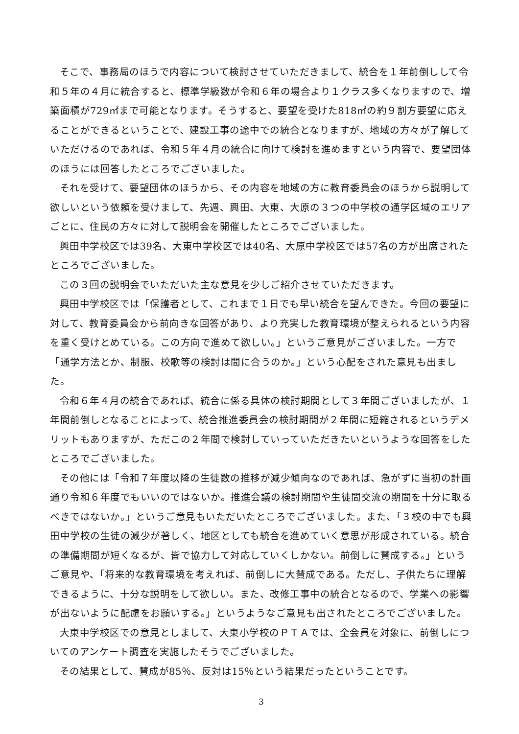そこで、事務局のほうで内容について検討させていただきまして、統合を１年前倒しして令和５年の４月に統合すると、標準学級数が令和６年の場合より１クラス多くなりますので、増築面積が729㎡まで可能となります。そうすると、要望を受けた818㎡の約９割方要望に応えることができるということで、建設工事の途中での統合となりますが、地域の方々が了解していただけるのであれば、令和５年４月の統合に向けて検討を進めますという内容で、要望団体のほうには回答したところでございました。
それを受けて、要望団体のほうから、その内容を地域の方に教育委員会のほうから説明して欲しいという依頼を受けまして、先週、興田、大東、大原の３つの中学校の通学区域のエリアごとに、住民の方々に対して説明会を開催したところでございました。
興田中学校区では39名、大東中学校区では40名、大原中学校区では57名の方が出席されたところでございました。
この３回の説明会でいただいた主な意見を少しご紹介させていただきます。
興田中学校区では「保護者として、これまで１日でも早い統合を望んできた。今回の要望に対して、教育委員会から前向きな回答があり、より充実した教育環境が整えられるという内容を重く受けとめている。この方向で進めて欲しい。」というご意見がございました。一方で「通学方法とか、制服、校歌等の検討は間に合うのか。」という心配をされた意見も出ました。
令和６年４月の統合であれば、統合に係る具体の検討期間として３年間ございましたが、１年間前倒しとなることによって、統合推進委員会の検討期間が２年間に短縮されるというデメリットもありますが、ただこの２年間で検討していっていただきたいというような回答をしたところでございました。
その他には「令和７年度以降の生徒数の推移が減少傾向なのであれば、急がずに当初の計画通り令和６年度でもいいのではないか。推進会議の検討期間や生徒間交流の期間を十分に取るべきではないか。」というご意見もいただいたところでございました。また、「３校の中でも興田中学校の生徒の減少が著しく、地区としても統合を進めていく意思が形成されている。統合の準備期間が短くなるが、皆で協力して対応していくしかない。前倒しに賛成する。」というご意見や、「将来的な教育環境を考えれば、前倒しに大賛成である。ただし、子供たちに理解できるように、十分な説明をして欲しい。また、改修工事中の統合となるので、学業への影響が出ないように配慮をお願いする。」というようなご意見も出されたところでございました。
大東中学校区での意見としまして、大東小学校のＰＴＡでは、全会員を対象に、前倒しについてのアンケート調査を実施したそうでございました。
その結果として、賛成が85％、反対は15％という結果だったということです。
3